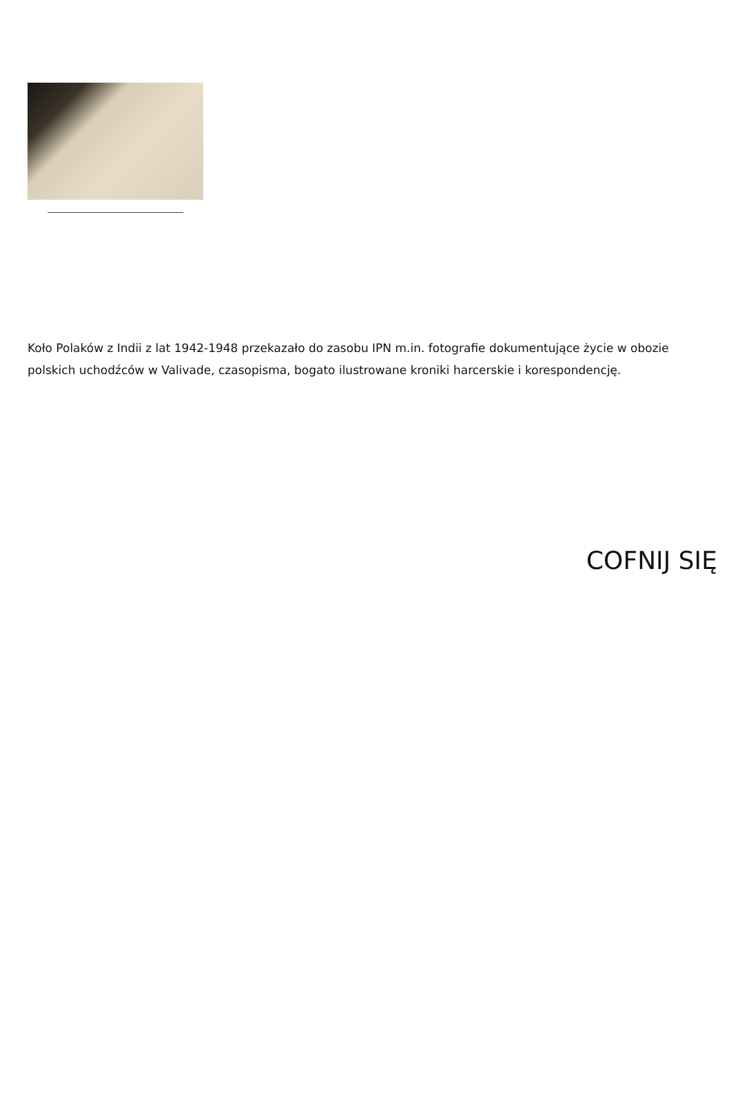Koło Polaków z Indii z lat 1942-1948 przekazało do zasobu IPN m.in. fotografie dokumentujące życie w obozie polskich uchodźców w Valivade, czasopisma, bogato ilustrowane kroniki harcerskie i korespondencję.
COFNIJ SIĘ